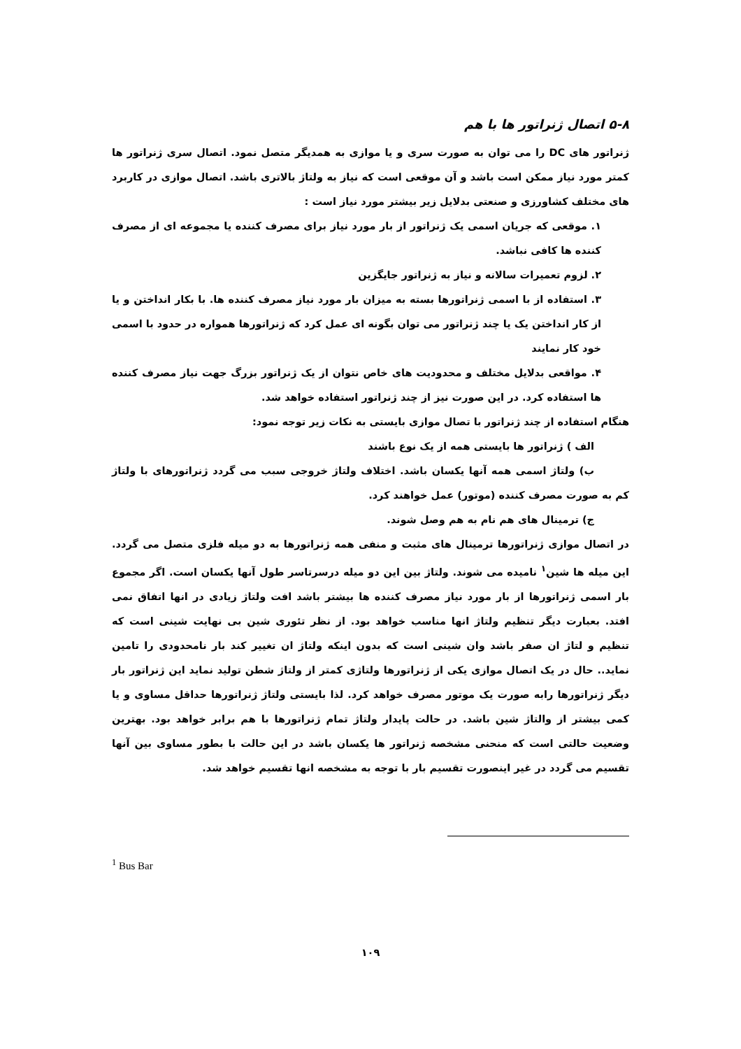۵-۸ اتصال ژنراتور ها با هم
ژنراتور های DC را می توان به صورت سری و یا موازی به همدیگر متصل نمود. اتصال سری ژنراتور ها کمتر مورد نیاز ممکن است باشد و آن موقعی است که نیاز به ولتاژ بالاتری باشد. اتصال موازی در کاربرد های مختلف کشاورزی و صنعتی بدلایل زیر بیشتر مورد نیاز است :
۱. موقعی که جریان اسمی یک ژنراتور از بار مورد نیاز برای مصرف کننده یا مجموعه ای از مصرف کننده ها کافی نباشد.
۲. لزوم تعمیرات سالانه و نیاز به ژنراتور جایگزین
۳. استفاده از با اسمی ژنراتورها بسته به میزان بار مورد نیاز مصرف کننده ها. با بکار انداختن و یا از کار انداختن یک یا چند ژنراتور می توان بگونه ای عمل کرد که ژنراتورها همواره در حدود با اسمی خود کار نمایند
۴. مواقعی بدلایل مختلف و محدودیت های خاص نتوان از یک ژنراتور بزرگ جهت نیاز مصرف کننده ها استفاده کرد. در این صورت نیز از چند ژنراتور استفاده خواهد شد.
هنگام استفاده از چند ژنراتور با تصال موازی بایستی به نکات زیر توجه نمود:
الف ) ژنراتور ها بایستی همه از یک نوع باشند
ب) ولتاژ اسمی همه آنها یکسان باشد. اختلاف ولتاژ خروجی سبب می گردد ژنراتورهای با ولتاژ کم به صورت مصرف کننده (موتور) عمل خواهند کرد.
ج) ترمینال های هم نام به هم وصل شوند.
در اتصال موازی ژنراتورها ترمینال های مثبت و منفی همه ژنراتورها به دو میله فلزی متصل می گردد. این میله ها شین<sup>۱</sup> نامیده می شوند. ولتاژ بین این دو میله درسرتاسر طول آنها یکسان است. اگر مجموع بار اسمی ژنراتورها از بار مورد نیاز مصرف کننده ها بیشتر باشد افت ولتاژ زیادی در انها اتفاق نمی افتد. بعبارت دیگر تنظیم ولتاژ انها مناسب خواهد بود. از نظر تئوری شین بی نهایت شینی است که تنظیم و لتاژ ان صفر باشد وان شینی است که بدون اینکه ولتاژ ان تغییر کند بار نامحدودی را تامین نماید.. حال در یک اتصال موازی یکی از ژنراتورها ولتاژی کمتر از ولتاژ شطن تولید نماید این ژنراتور بار دیگر ژنراتورها رابه صورت یک موتور مصرف خواهد کرد. لذا بایستی ولتاژ ژنراتورها حداقل مساوی و یا کمی بیشتر از والتاژ شین باشد. در حالت پایدار ولتاژ تمام ژنراتورها با هم برابر خواهد بود. بهترین وضعیت حالتی است که منحنی مشخصه ژنراتور ها یکسان باشد در این حالت با بطور مساوی بین آنها تقسیم می گردد در غیر اینصورت تقسیم بار با توجه به مشخصه انها تقسیم خواهد شد.
<sup>1</sup> Bus Bar
۱۰۹